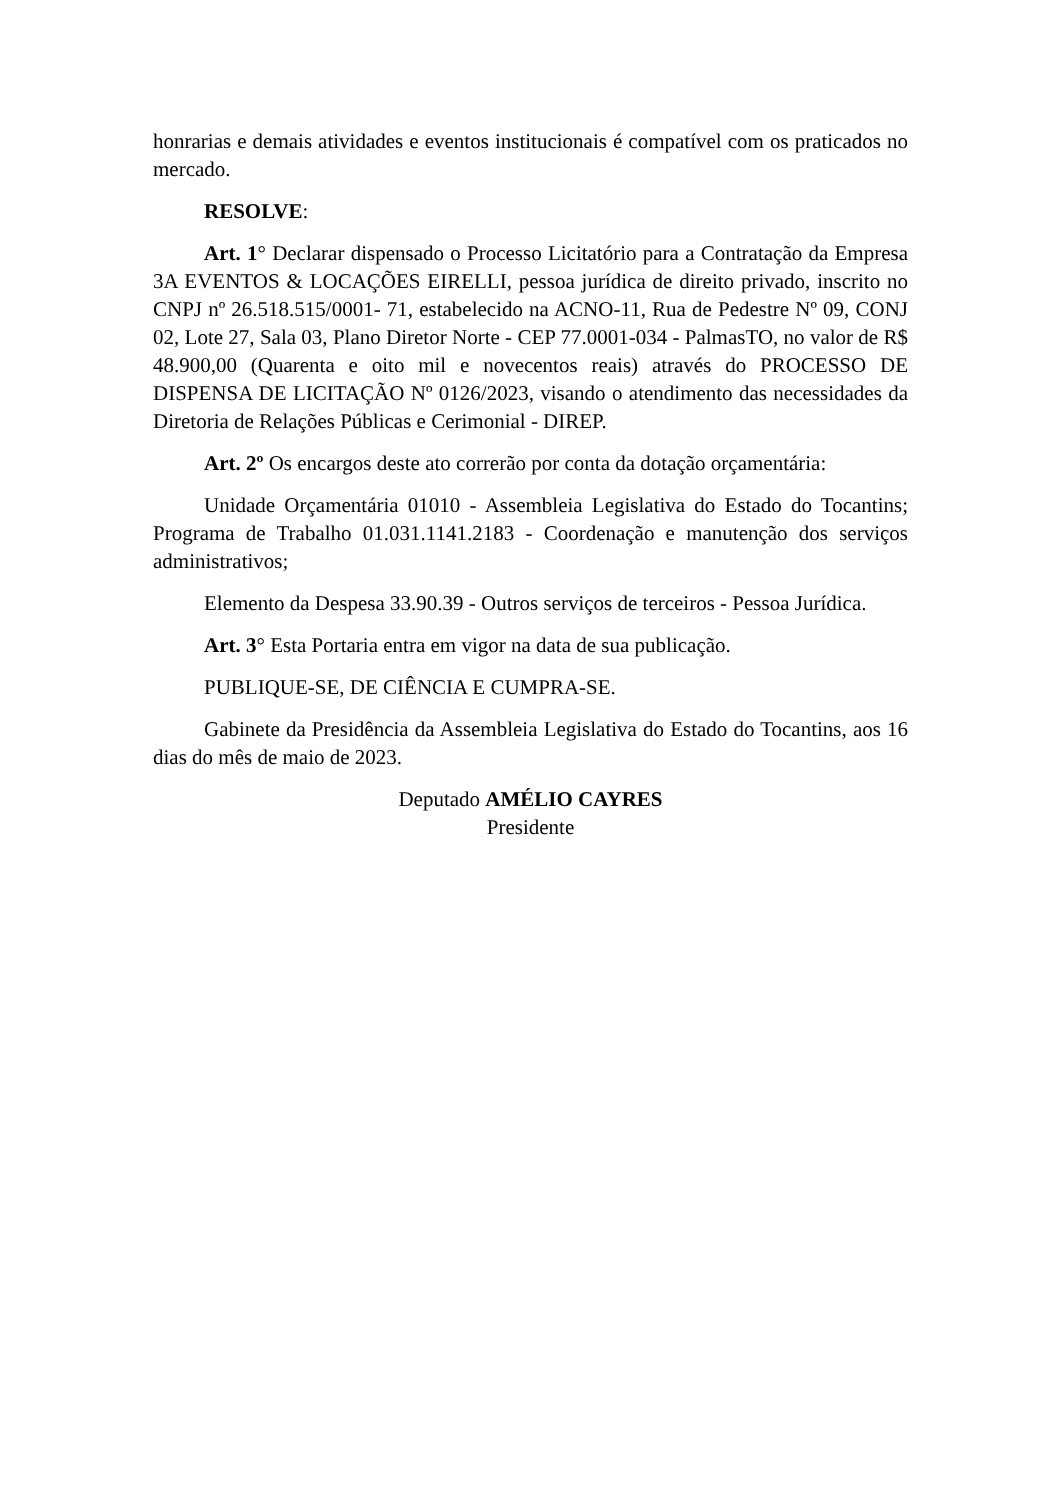honrarias e demais atividades e eventos institucionais é compatível com os praticados no mercado.
RESOLVE:
Art. 1° Declarar dispensado o Processo Licitatório para a Contratação da Empresa 3A EVENTOS & LOCAÇÕES EIRELLI, pessoa jurídica de direito privado, inscrito no CNPJ nº 26.518.515/0001- 71, estabelecido na ACNO-11, Rua de Pedestre Nº 09, CONJ 02, Lote 27, Sala 03, Plano Diretor Norte - CEP 77.0001-034 - PalmasTO, no valor de R$ 48.900,00 (Quarenta e oito mil e novecentos reais) através do PROCESSO DE DISPENSA DE LICITAÇÃO Nº 0126/2023, visando o atendimento das necessidades da Diretoria de Relações Públicas e Cerimonial - DIREP.
Art. 2º Os encargos deste ato correrão por conta da dotação orçamentária:
Unidade Orçamentária 01010 - Assembleia Legislativa do Estado do Tocantins; Programa de Trabalho 01.031.1141.2183 - Coordenação e manutenção dos serviços administrativos;
Elemento da Despesa 33.90.39 - Outros serviços de terceiros - Pessoa Jurídica.
Art. 3° Esta Portaria entra em vigor na data de sua publicação.
PUBLIQUE-SE, DE CIÊNCIA E CUMPRA-SE.
Gabinete da Presidência da Assembleia Legislativa do Estado do Tocantins, aos 16 dias do mês de maio de 2023.
Deputado AMÉLIO CAYRES
Presidente